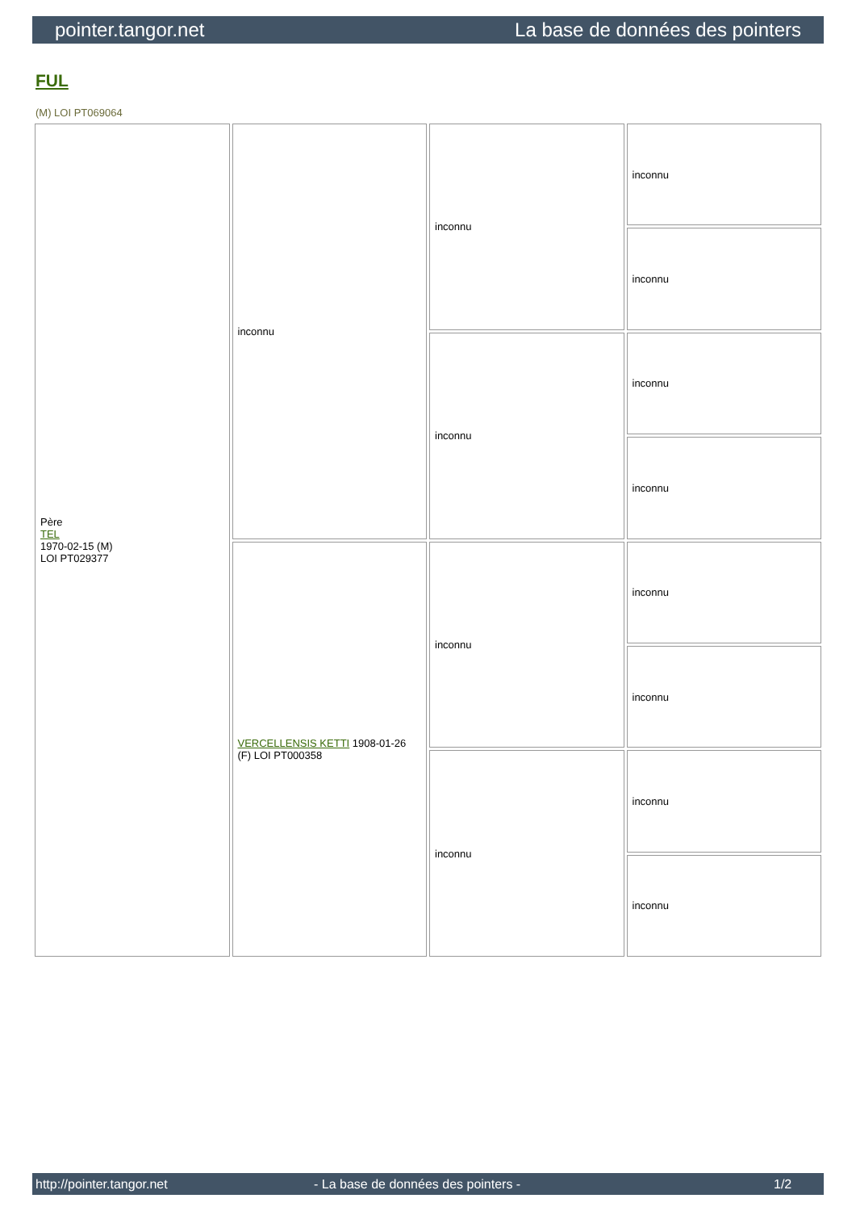pointer.tangor.net La base de données des pointers
FUL
(M) LOI PT069064
| Père TEL 1970-02-15 (M) LOI PT029377 | inconnu | inconnu | inconnu |
| | | | inconnu |
| | | inconnu | inconnu |
| | | | inconnu |
| | VERCELLENSIS KETTI 1908-01-26 (F) LOI PT000358 | inconnu | inconnu |
| | | | inconnu |
| | | inconnu | inconnu |
| | | | inconnu |
http://pointer.tangor.net - La base de données des pointers - 1/2